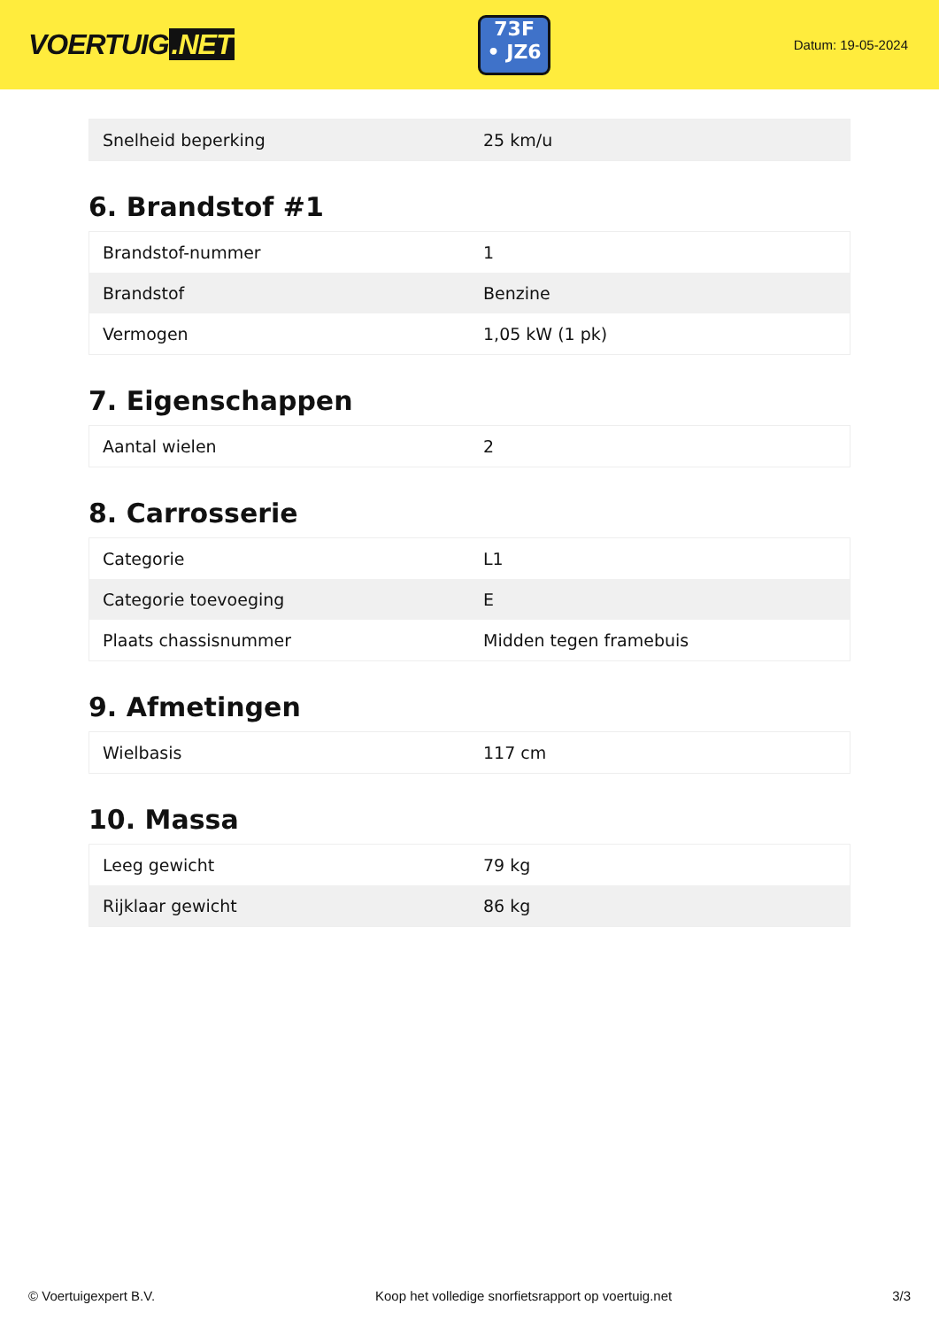VOERTUIG.NET
73F
• JZ6
Datum: 19-05-2024
| Snelheid beperking | 25 km/u |
6. Brandstof #1
| Brandstof-nummer | 1 |
| Brandstof | Benzine |
| Vermogen | 1,05 kW (1 pk) |
7. Eigenschappen
| Aantal wielen | 2 |
8. Carrosserie
| Categorie | L1 |
| Categorie toevoeging | E |
| Plaats chassisnummer | Midden tegen framebuis |
9. Afmetingen
| Wielbasis | 117 cm |
10. Massa
| Leeg gewicht | 79 kg |
| Rijklaar gewicht | 86 kg |
© Voertuigexpert B.V. Koop het volledige snorfietsrapport op voertuig.net 3/3